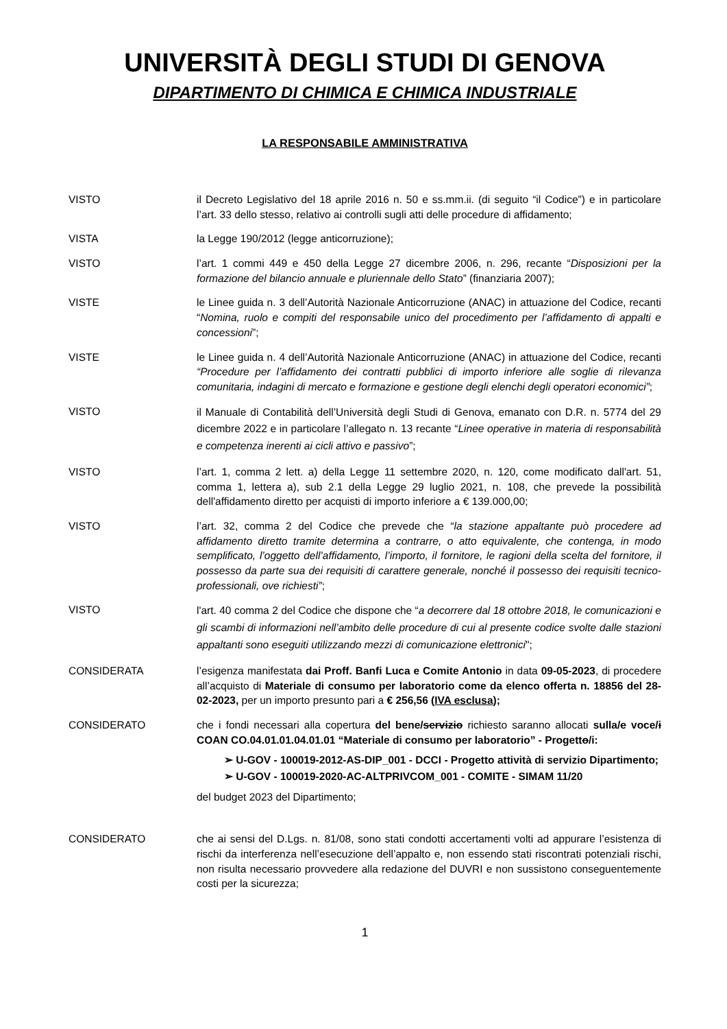UNIVERSITÀ DEGLI STUDI DI GENOVA
DIPARTIMENTO DI CHIMICA E CHIMICA INDUSTRIALE
LA RESPONSABILE AMMINISTRATIVA
VISTO il Decreto Legislativo del 18 aprile 2016 n. 50 e ss.mm.ii. (di seguito “il Codice”) e in particolare l’art. 33 dello stesso, relativo ai controlli sugli atti delle procedure di affidamento;
VISTA la Legge 190/2012 (legge anticorruzione);
VISTO l’art. 1 commi 449 e 450 della Legge 27 dicembre 2006, n. 296, recante “Disposizioni per la formazione del bilancio annuale e pluriennale dello Stato” (finanziaria 2007);
VISTE le Linee guida n. 3 dell’Autorità Nazionale Anticorruzione (ANAC) in attuazione del Codice, recanti “Nomina, ruolo e compiti del responsabile unico del procedimento per l’affidamento di appalti e concessioni”;
VISTE le Linee guida n. 4 dell’Autorità Nazionale Anticorruzione (ANAC) in attuazione del Codice, recanti “Procedure per l’affidamento dei contratti pubblici di importo inferiore alle soglie di rilevanza comunitaria, indagini di mercato e formazione e gestione degli elenchi degli operatori economici”;
VISTO
il Manuale di Contabilità dell’Università degli Studi di Genova, emanato con D.R. n. 5774 del 29 dicembre 2022 e in particolare l’allegato n. 13 recante “Linee operative in materia di responsabilità e competenza inerenti ai cicli attivo e passivo”;
VISTO l’art. 1, comma 2 lett. a) della Legge 11 settembre 2020, n. 120, come modificato dall'art. 51, comma 1, lettera a), sub 2.1 della Legge 29 luglio 2021, n. 108, che prevede la possibilità dell'affidamento diretto per acquisti di importo inferiore a € 139.000,00;
VISTO l’art. 32, comma 2 del Codice che prevede che “la stazione appaltante può procedere ad affidamento diretto tramite determina a contrarre, o atto equivalente, che contenga, in modo semplificato, l’oggetto dell’affidamento, l’importo, il fornitore, le ragioni della scelta del fornitore, il possesso da parte sua dei requisiti di carattere generale, nonché il possesso dei requisiti tecnico-professionali, ove richiesti”;
VISTO
l'art. 40 comma 2 del Codice che dispone che “a decorrere dal 18 ottobre 2018, le comunicazioni e gli scambi di informazioni nell’ambito delle procedure di cui al presente codice svolte dalle stazioni appaltanti sono eseguiti utilizzando mezzi di comunicazione elettronici";
CONSIDERATA l’esigenza manifestata dai Proff. Banfi Luca e Comite Antonio in data 09-05-2023, di procedere all’acquisto di Materiale di consumo per laboratorio come da elenco offerta n. 18856 del 28-02-2023, per un importo presunto pari a € 256,56 (IVA esclusa);
CONSIDERATO che i fondi necessari alla copertura del bene/servizio richiesto saranno allocati sulla/e voce/i COAN CO.04.01.01.04.01.01 “Materiale di consumo per laboratorio” - Progetto/i:
➢ U-GOV - 100019-2012-AS-DIP_001 - DCCI - Progetto attività di servizio Dipartimento;
➢ U-GOV - 100019-2020-AC-ALTPRIVCOM_001 - COMITE - SIMAM 11/20
del budget 2023 del Dipartimento;
CONSIDERATO che ai sensi del D.Lgs. n. 81/08, sono stati condotti accertamenti volti ad appurare l’esistenza di rischi da interferenza nell’esecuzione dell’appalto e, non essendo stati riscontrati potenziali rischi, non risulta necessario provvedere alla redazione del DUVRI e non sussistono conseguentemente costi per la sicurezza;
1